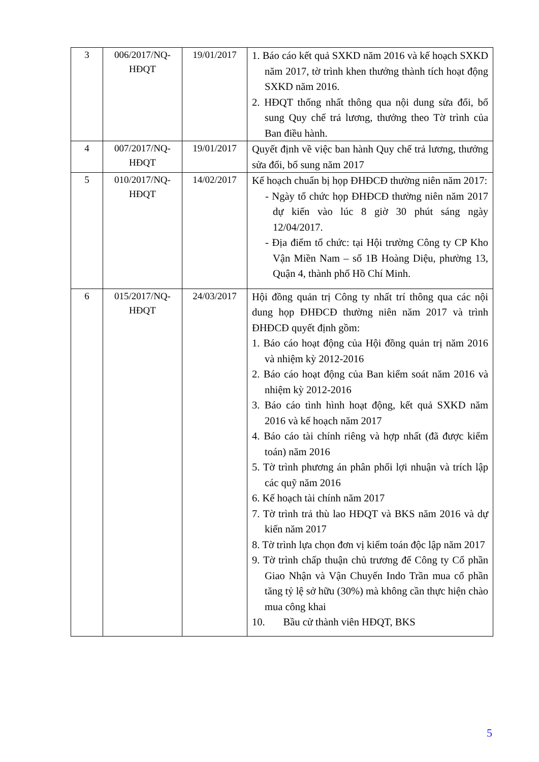| 3 | 006/2017/NQ-HĐQT | 19/01/2017 | 1. Báo cáo kết quả SXKD năm 2016 và kế hoạch SXKD năm 2017, tờ trình khen thưởng thành tích hoạt động SXKD năm 2016. 2. HĐQT thống nhất thông qua nội dung sửa đổi, bổ sung Quy chế trả lương, thưởng theo Tờ trình của Ban điều hành. |
| 4 | 007/2017/NQ-HĐQT | 19/01/2017 | Quyết định về việc ban hành Quy chế trả lương, thưởng sửa đổi, bổ sung năm 2017 |
| 5 | 010/2017/NQ-HĐQT | 14/02/2017 | Kế hoạch chuẩn bị họp ĐHĐCĐ thường niên năm 2017: - Ngày tổ chức họp ĐHĐCĐ thường niên năm 2017 dự kiến vào lúc 8 giờ 30 phút sáng ngày 12/04/2017. - Địa điểm tổ chức: tại Hội trường Công ty CP Kho Vận Miền Nam – số 1B Hoàng Diệu, phường 13, Quận 4, thành phố Hồ Chí Minh. |
| 6 | 015/2017/NQ-HĐQT | 24/03/2017 | Hội đồng quản trị Công ty nhất trí thông qua các nội dung họp ĐHĐCĐ thường niên năm 2017 và trình ĐHĐCĐ quyết định gồm: 1. Báo cáo hoạt động của Hội đồng quản trị năm 2016 và nhiệm kỳ 2012-2016 2. Báo cáo hoạt động của Ban kiểm soát năm 2016 và nhiệm kỳ 2012-2016 3. Báo cáo tình hình hoạt động, kết quả SXKD năm 2016 và kế hoạch năm 2017 4. Báo cáo tài chính riêng và hợp nhất (đã được kiểm toán) năm 2016 5. Tờ trình phương án phân phối lợi nhuận và trích lập các quỹ năm 2016 6. Kế hoạch tài chính năm 2017 7. Tờ trình trả thù lao HĐQT và BKS năm 2016 và dự kiến năm 2017 8. Tờ trình lựa chọn đơn vị kiểm toán độc lập năm 2017 9. Tờ trình chấp thuận chủ trương để Công ty Cổ phần Giao Nhận và Vận Chuyển Indo Trần mua cổ phần tăng tỷ lệ sở hữu (30%) mà không cần thực hiện chào mua công khai 10. Bầu cử thành viên HĐQT, BKS |
5